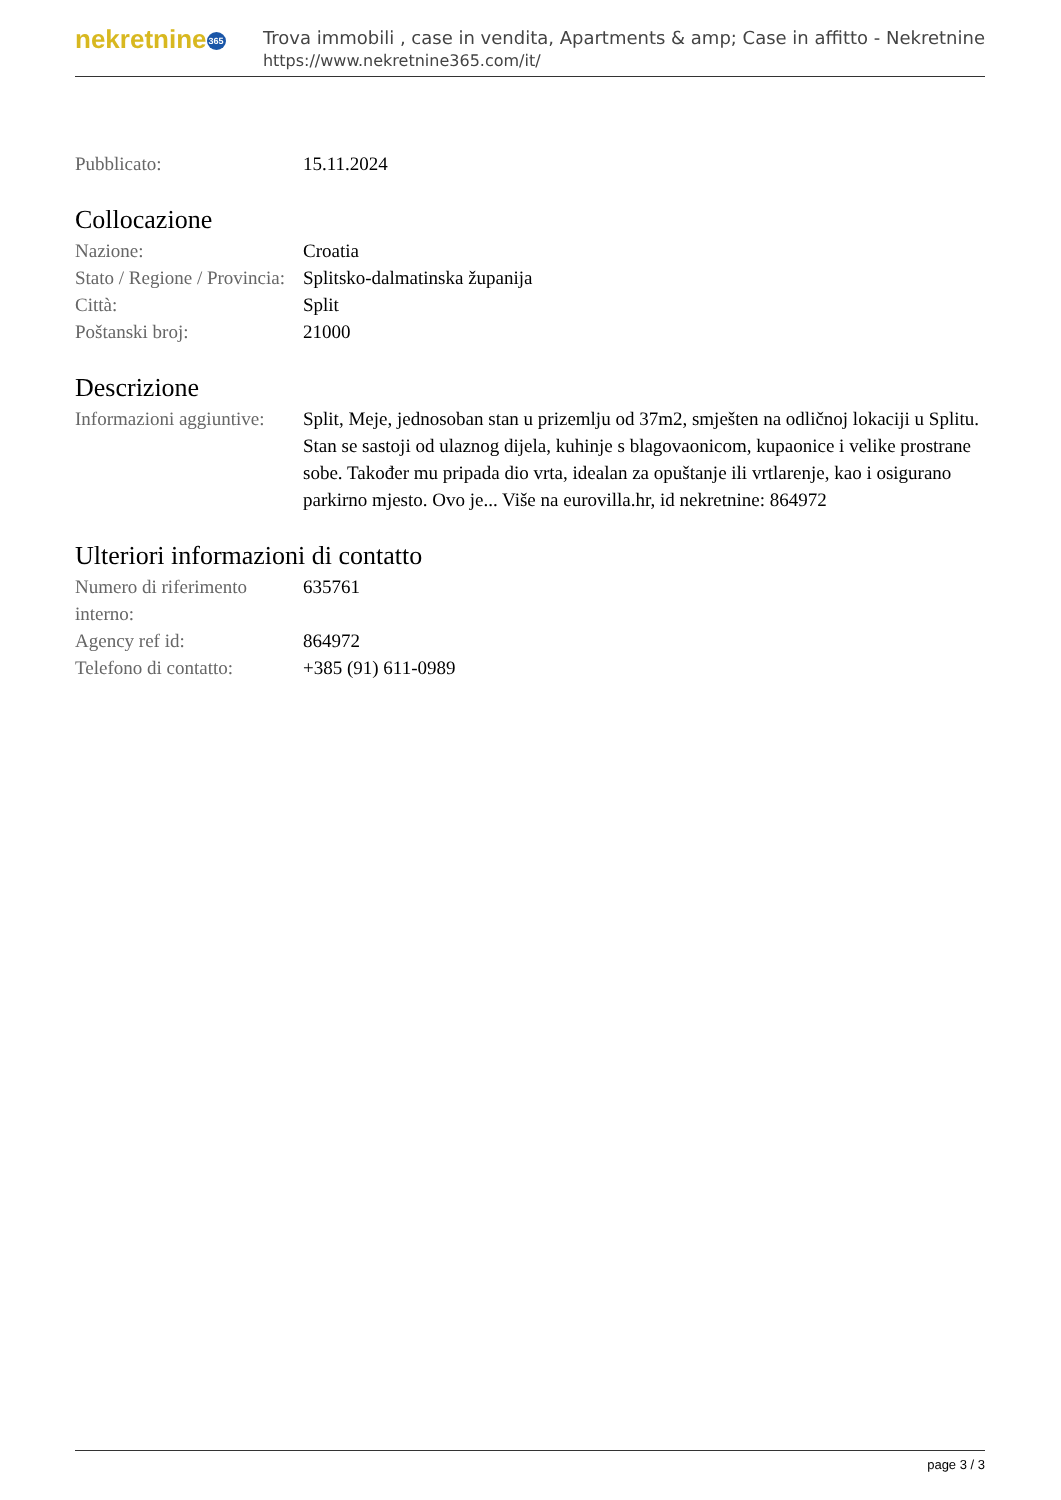nekretnine365
Trova immobili , case in vendita, Apartments & amp; Case in affitto - Nekretnine
https://www.nekretnine365.com/it/
| Pubblicato: | 15.11.2024 |
Collocazione
| Nazione: | Croatia |
| Stato / Regione / Provincia: | Splitsko-dalmatinska županija |
| Città: | Split |
| Poštanski broj: | 21000 |
Descrizione
| Informazioni aggiuntive: | Split, Meje, jednosoban stan u prizemlju od 37m2, smješten na odličnoj lokaciji u Splitu. Stan se sastoji od ulaznog dijela, kuhinje s blagovaonicom, kupaonice i velike prostrane sobe. Također mu pripada dio vrta, idealan za opuštanje ili vrtlarenje, kao i osigurano parkirno mjesto. Ovo je... Više na eurovilla.hr, id nekretnine: 864972 |
Ulteriori informazioni di contatto
| Numero di riferimento interno: | 635761 |
| Agency ref id: | 864972 |
| Telefono di contatto: | +385 (91) 611-0989 |
page 3 / 3